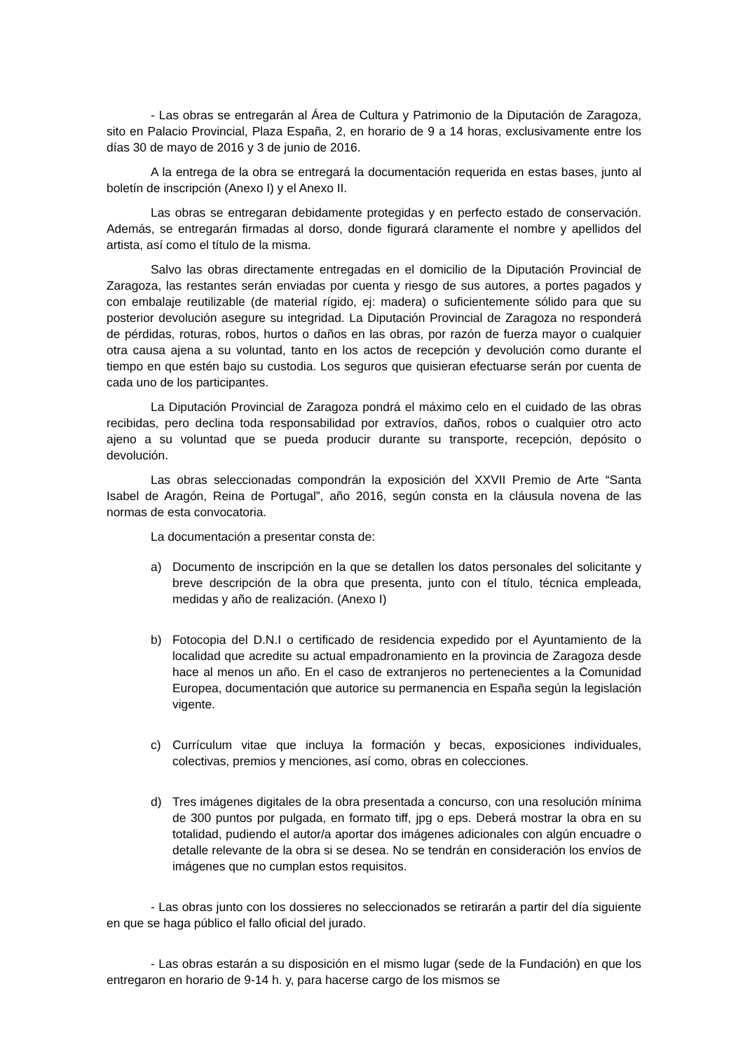- Las obras se entregarán al Área de Cultura y Patrimonio de la Diputación de Zaragoza, sito en Palacio Provincial, Plaza España, 2, en horario de 9 a 14 horas, exclusivamente entre los días 30 de mayo de 2016 y 3 de junio de 2016.
A la entrega de la obra se entregará la documentación requerida en estas bases, junto al boletín de inscripción (Anexo I) y el Anexo II.
Las obras se entregaran debidamente protegidas y en perfecto estado de conservación. Además, se entregarán firmadas al dorso, donde figurará claramente el nombre y apellidos del artista, así como el título de la misma.
Salvo las obras directamente entregadas en el domicilio de la Diputación Provincial de Zaragoza, las restantes serán enviadas por cuenta y riesgo de sus autores, a portes pagados y con embalaje reutilizable (de material rígido, ej: madera) o suficientemente sólido para que su posterior devolución asegure su integridad. La Diputación Provincial de Zaragoza no responderá de pérdidas, roturas, robos, hurtos o daños en las obras, por razón de fuerza mayor o cualquier otra causa ajena a su voluntad, tanto en los actos de recepción y devolución como durante el tiempo en que estén bajo su custodia. Los seguros que quisieran efectuarse serán por cuenta de cada uno de los participantes.
La Diputación Provincial de Zaragoza pondrá el máximo celo en el cuidado de las obras recibidas, pero declina toda responsabilidad por extravíos, daños, robos o cualquier otro acto ajeno a su voluntad que se pueda producir durante su transporte, recepción, depósito o devolución.
Las obras seleccionadas compondrán la exposición del XXVII Premio de Arte “Santa Isabel de Aragón, Reina de Portugal”, año 2016, según consta en la cláusula novena de las normas de esta convocatoria.
La documentación a presentar consta de:
a) Documento de inscripción en la que se detallen los datos personales del solicitante y breve descripción de la obra que presenta, junto con el título, técnica empleada, medidas y año de realización. (Anexo I)
b) Fotocopia del D.N.I o certificado de residencia expedido por el Ayuntamiento de la localidad que acredite su actual empadronamiento en la provincia de Zaragoza desde hace al menos un año. En el caso de extranjeros no pertenecientes a la Comunidad Europea, documentación que autorice su permanencia en España según la legislación vigente.
c) Currículum vitae que incluya la formación y becas, exposiciones individuales, colectivas, premios y menciones, así como, obras en colecciones.
d) Tres imágenes digitales de la obra presentada a concurso, con una resolución mínima de 300 puntos por pulgada, en formato tiff, jpg o eps. Deberá mostrar la obra en su totalidad, pudiendo el autor/a aportar dos imágenes adicionales con algún encuadre o detalle relevante de la obra si se desea. No se tendrán en consideración los envíos de imágenes que no cumplan estos requisitos.
- Las obras junto con los dossieres no seleccionados se retirarán a partir del día siguiente en que se haga público el fallo oficial del jurado.
- Las obras estarán a su disposición en el mismo lugar (sede de la Fundación) en que los entregaron en horario de 9-14 h. y, para hacerse cargo de los mismos se